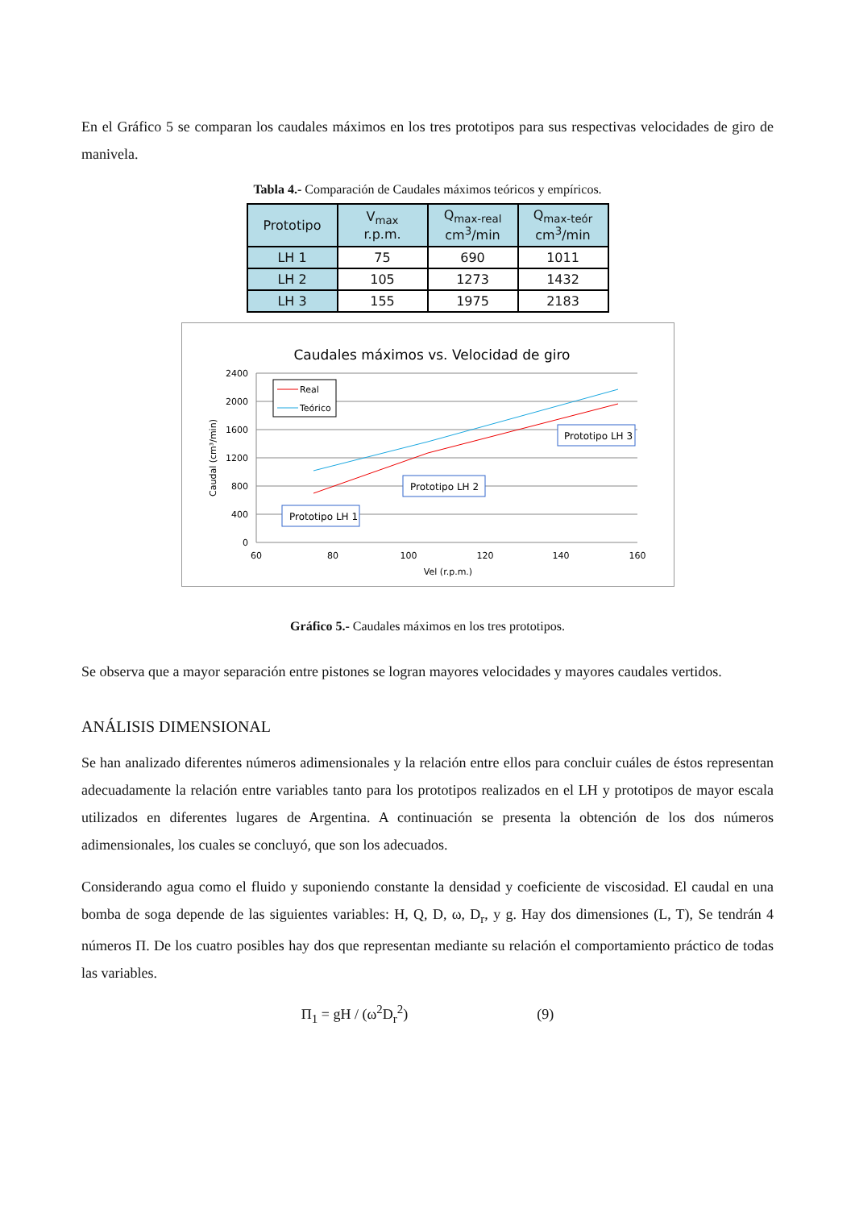En el Gráfico 5 se comparan los caudales máximos en los tres prototipos para sus respectivas velocidades de giro de manivela.
Tabla 4.- Comparación de Caudales máximos teóricos y empíricos.
| Prototipo | V<sub>max</sub> r.p.m. | Q<sub>max-real</sub> cm<sup>3</sup>/min | Q<sub>max-teór</sub> cm<sup>3</sup>/min |
| --- | --- | --- | --- |
| LH 1 | 75 | 690 | 1011 |
| LH 2 | 105 | 1273 | 1432 |
| LH 3 | 155 | 1975 | 2183 |
Caudales máximos vs. Velocidad de giro
2400
2000
1600
1200
800
400
0
60
80
100
120
140
160
Vel (r.p.m.)
Caudal (cm³/min)
Real
Teórico
Prototipo LH 1
Prototipo LH 2
Prototipo LH 3
Gráfico 5.- Caudales máximos en los tres prototipos.
Se observa que a mayor separación entre pistones se logran mayores velocidades y mayores caudales vertidos.
ANÁLISIS DIMENSIONAL
Se han analizado diferentes números adimensionales y la relación entre ellos para concluir cuáles de éstos representan adecuadamente la relación entre variables tanto para los prototipos realizados en el LH y prototipos de mayor escala utilizados en diferentes lugares de Argentina. A continuación se presenta la obtención de los dos números adimensionales, los cuales se concluyó, que son los adecuados.
Considerando agua como el fluido y suponiendo constante la densidad y coeficiente de viscosidad. El caudal en una bomba de soga depende de las siguientes variables: H, Q, D, ω, D<sub>r</sub>, y g. Hay dos dimensiones (L, T), Se tendrán 4 números Π. De los cuatro posibles hay dos que representan mediante su relación el comportamiento práctico de todas las variables.
Π<sub>1</sub> = gH / (ω<sup>2</sup>D<sub>r</sub><sup>2</sup>) (9)